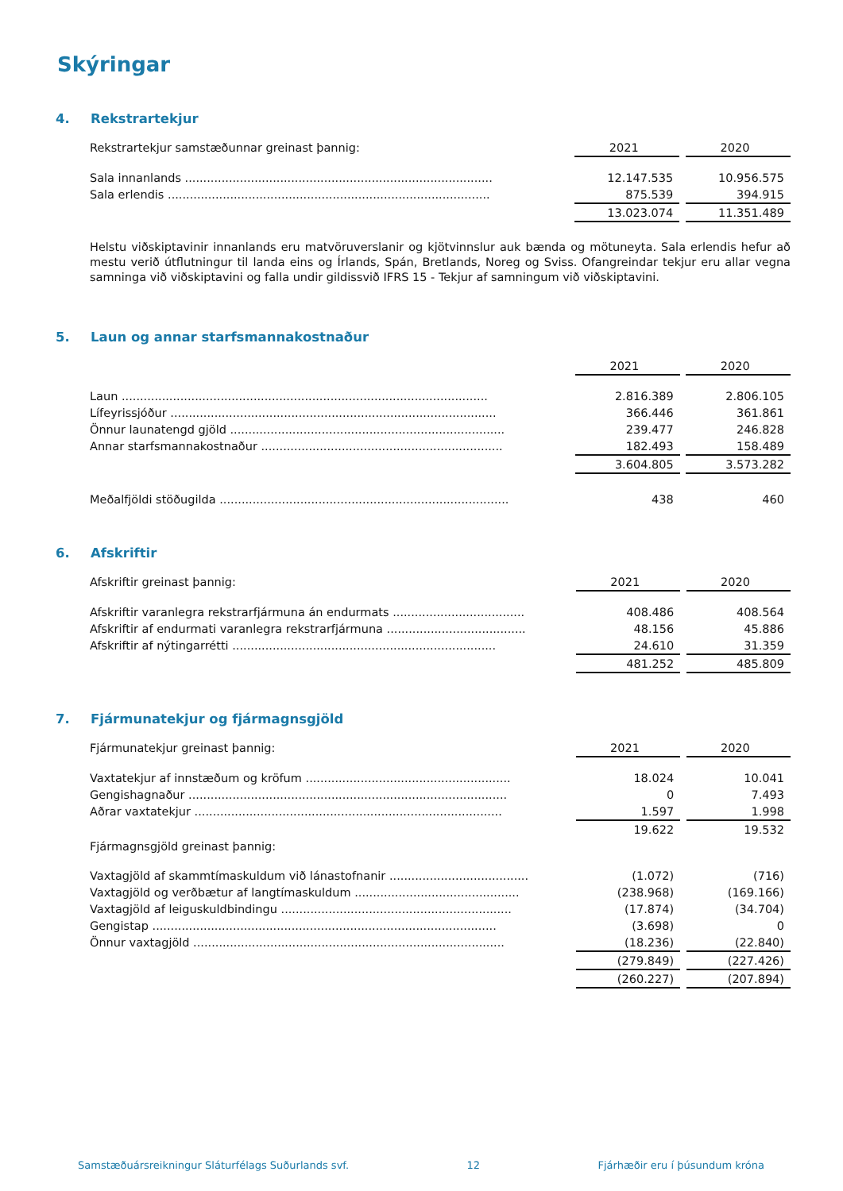Skýringar
4. Rekstrartekjur
| Rekstrartekjur samstæðunnar greinast þannig: | 2021 | | 2020 |
| Sala innanlands .................................................................................... | 12.147.535 | | 10.956.575 |
| Sala erlendis ........................................................................................ | 875.539 | | 394.915 |
| | 13.023.074 | | 11.351.489 |
Helstu viðskiptavinir innanlands eru matvöruverslanir og kjötvinnslur auk bænda og mötuneyta. Sala erlendis hefur að mestu verið útflutningur til landa eins og Írlands, Spán, Bretlands, Noreg og Sviss. Ofangreindar tekjur eru allar vegna samninga við viðskiptavini og falla undir gildissvið IFRS 15 - Tekjur af samningum við viðskiptavini.
5. Laun og annar starfsmannakostnaður
| | 2021 | | 2020 |
| Laun .................................................................................................... | 2.816.389 | | 2.806.105 |
| Lífeyrissjóður ......................................................................................... | 366.446 | | 361.861 |
| Önnur launatengd gjöld ........................................................................... | 239.477 | | 246.828 |
| Annar starfsmannakostnaður .................................................................. | 182.493 | | 158.489 |
| | 3.604.805 | | 3.573.282 |
| Meðalfjöldi stöðugilda ............................................................................... | 438 | | 460 |
6. Afskriftir
| Afskriftir greinast þannig: | 2021 | | 2020 |
| Afskriftir varanlegra rekstrarfjármuna án endurmats .................................... | 408.486 | | 408.564 |
| Afskriftir af endurmati varanlegra rekstrarfjármuna ...................................... | 48.156 | | 45.886 |
| Afskriftir af nýtingarrétti ........................................................................ | 24.610 | | 31.359 |
| | 481.252 | | 485.809 |
7. Fjármunatekjur og fjármagnsgjöld
| Fjármunatekjur greinast þannig: | 2021 | | 2020 |
| Vaxtatekjur af innstæðum og kröfum ........................................................ | 18.024 | | 10.041 |
| Gengishagnaður ....................................................................................... | 0 | | 7.493 |
| Aðrar vaxtatekjur .................................................................................... | 1.597 | | 1.998 |
| | 19.622 | | 19.532 |
| Fjármagnsgjöld greinast þannig: | | | |
| Vaxtagjöld af skammtímaskuldum við lánastofnanir ...................................... | (1.072) | | (716) |
| Vaxtagjöld og verðbætur af langtímaskuldum ............................................. | (238.968) | | (169.166) |
| Vaxtagjöld af leiguskuldbindingu ............................................................... | (17.874) | | (34.704) |
| Gengistap .............................................................................................. | (3.698) | | 0 |
| Önnur vaxtagjöld ..................................................................................... | (18.236) | | (22.840) |
| | (279.849) | | (227.426) |
| | (260.227) | | (207.894) |
Samstæðuársreikningur Sláturfélags Suðurlands svf. 12 Fjárhæðir eru í þúsundum króna